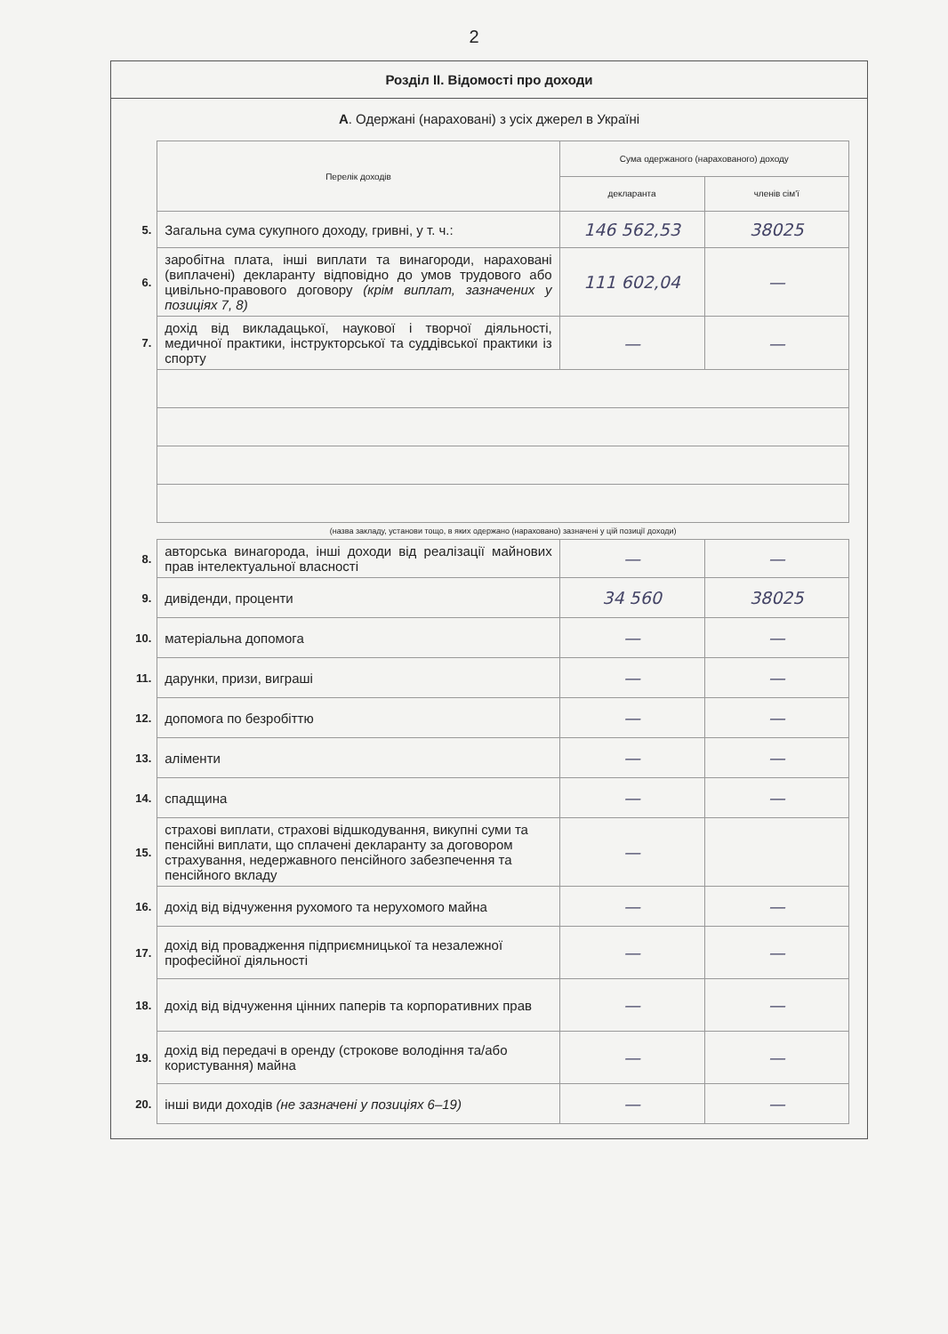2
Розділ II. Відомості про доходи
А. Одержані (нараховані) з усіх джерел в Україні
| | Перелік доходів | Сума одержаного (нарахованого) доходу | |
| | | декларанта | членів сім'ї |
| 5. | Загальна сума сукупного доходу, гривні, у т. ч.: | 146 562,53 | 38025 |
| 6. | заробітна плата, інші виплати та винагороди, нараховані (виплачені) декларанту відповідно до умов трудового або цивільно-правового договору (крім виплат, зазначених у позиціях 7, 8) | 111 602,04 | — |
| 7. | дохід від викладацької, наукової і творчої діяльності, медичної практики, інструкторської та суддівської практики із спорту | — | — |
| | (назва закладу, установи тощо, в яких одержано (нараховано) зазначені у цій позиції доходи) | | |
| 8. | авторська винагорода, інші доходи від реалізації майнових прав інтелектуальної власності | — | — |
| 9. | дивіденди, проценти | 34 560 | 38025 |
| 10. | матеріальна допомога | — | — |
| 11. | дарунки, призи, виграші | — | — |
| 12. | допомога по безробіттю | — | — |
| 13. | аліменти | — | — |
| 14. | спадщина | — | — |
| 15. | страхові виплати, страхові відшкодування, викупні суми та пенсійні виплати, що сплачені декларанту за договором страхування, недержавного пенсійного забезпечення та пенсійного вкладу | — | |
| 16. | дохід від відчуження рухомого та нерухомого майна | — | — |
| 17. | дохід від провадження підприємницької та незалежної професійної діяльності | — | — |
| 18. | дохід від відчуження цінних паперів та корпоративних прав | — | — |
| 19. | дохід від передачі в оренду (строкове володіння та/або користування) майна | — | — |
| 20. | інші види доходів (не зазначені у позиціях 6–19) | — | — |